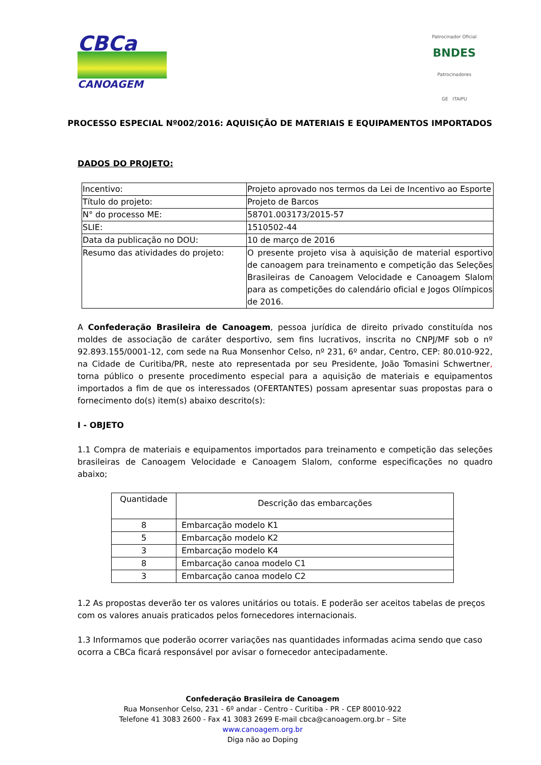CBCa
CANOAGEM
Patrocinador Oficial
BNDES
Patrocinadores
GE ITAIPU
PROCESSO ESPECIAL Nº002/2016: AQUISIÇÃO DE MATERIAIS E EQUIPAMENTOS IMPORTADOS
DADOS DO PROJETO:
| Incentivo: | Projeto aprovado nos termos da Lei de Incentivo ao Esporte |
| Título do projeto: | Projeto de Barcos |
| N° do processo ME: | 58701.003173/2015-57 |
| SLIE: | 1510502-44 |
| Data da publicação no DOU: | 10 de março de 2016 |
| Resumo das atividades do projeto: | O presente projeto visa à aquisição de material esportivo de canoagem para treinamento e competição das Seleções Brasileiras de Canoagem Velocidade e Canoagem Slalom para as competições do calendário oficial e Jogos Olímpicos de 2016. |
A Confederação Brasileira de Canoagem, pessoa jurídica de direito privado constituída nos moldes de associação de caráter desportivo, sem fins lucrativos, inscrita no CNPJ/MF sob o nº 92.893.155/0001-12, com sede na Rua Monsenhor Celso, nº 231, 6º andar, Centro, CEP: 80.010-922, na Cidade de Curitiba/PR, neste ato representada por seu Presidente, João Tomasini Schwertner, torna público o presente procedimento especial para a aquisição de materiais e equipamentos importados a fim de que os interessados (OFERTANTES) possam apresentar suas propostas para o fornecimento do(s) item(s) abaixo descrito(s):
I - OBJETO
1.1 Compra de materiais e equipamentos importados para treinamento e competição das seleções brasileiras de Canoagem Velocidade e Canoagem Slalom, conforme especificações no quadro abaixo;
| Quantidade | Descrição das embarcações |
| --- | --- |
| 8 | Embarcação modelo K1 |
| 5 | Embarcação modelo K2 |
| 3 | Embarcação modelo K4 |
| 8 | Embarcação canoa modelo C1 |
| 3 | Embarcação canoa modelo C2 |
1.2 As propostas deverão ter os valores unitários ou totais. E poderão ser aceitos tabelas de preços com os valores anuais praticados pelos fornecedores internacionais.
1.3 Informamos que poderão ocorrer variações nas quantidades informadas acima sendo que caso ocorra a CBCa ficará responsável por avisar o fornecedor antecipadamente.
Confederação Brasileira de Canoagem
Rua Monsenhor Celso, 231 - 6º andar - Centro - Curitiba - PR - CEP 80010-922
Telefone 41 3083 2600 - Fax 41 3083 2699 E-mail cbca@canoagem.org.br – Site
www.canoagem.org.br
Diga não ao Doping